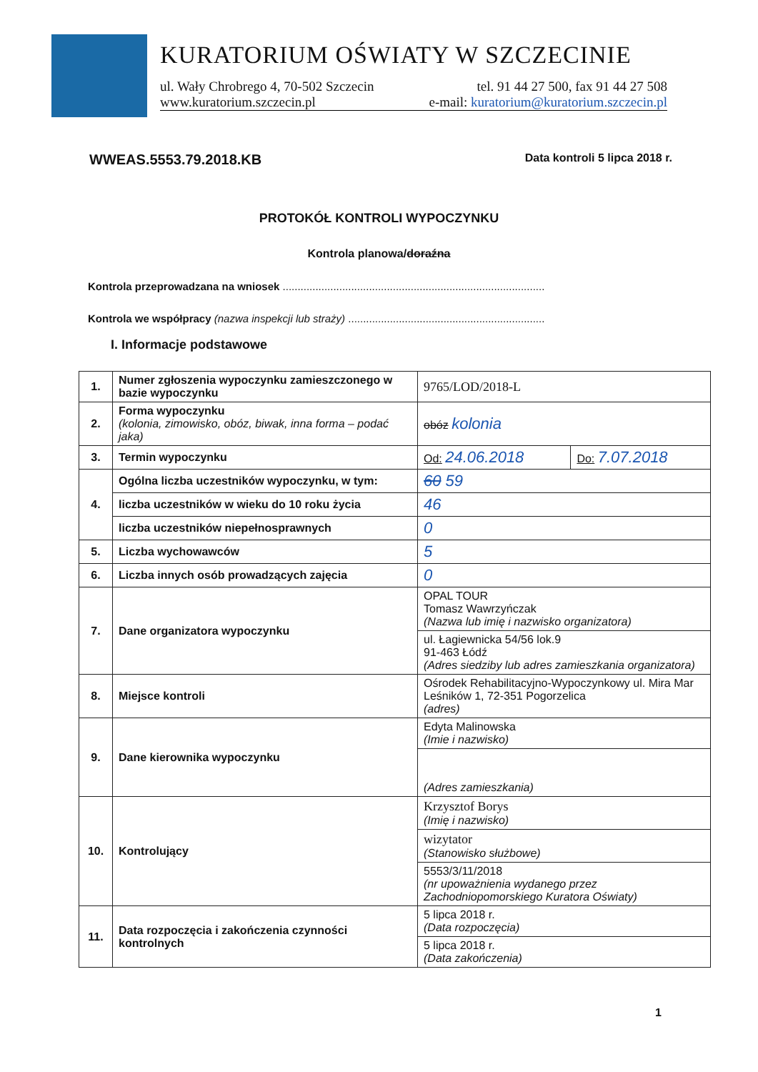KURATORIUM OŚWIATY W SZCZECINIE
ul. Wały Chrobrego 4, 70-502 Szczecin tel. 91 44 27 500, fax 91 44 27 508
www.kuratorium.szczecin.pl e-mail: kuratorium@kuratorium.szczecin.pl
WWEAS.5553.79.2018.KB Data kontroli 5 lipca 2018 r.
PROTOKÓŁ KONTROLI WYPOCZYNKU
Kontrola planowa/doraźna
Kontrola przeprowadzana na wniosek ........................................................................................
Kontrola we współpracy (nazwa inspekcji lub straży) ..................................................................
I. Informacje podstawowe
| 1. | Numer zgłoszenia wypoczynku zamieszczonego w bazie wypoczynku | 9765/LOD/2018-L | |
| 2. | Forma wypoczynku (kolonia, zimowisko, obóz, biwak, inna forma – podać jaka) | obóz kolonia | |
| 3. | Termin wypoczynku | Od: 24.06.2018 | Do: 7.07.2018 |
| 4. | Ogólna liczba uczestników wypoczynku, w tym: | 60 59 | |
| | liczba uczestników w wieku do 10 roku życia | 46 | |
| | liczba uczestników niepełnosprawnych | 0 | |
| 5. | Liczba wychowawców | 5 | |
| 6. | Liczba innych osób prowadzących zajęcia | 0 | |
| 7. | Dane organizatora wypoczynku | OPAL TOUR Tomasz Wawrzyńczak (Nazwa lub imię i nazwisko organizatora) | |
| | | ul. Łagiewnicka 54/56 lok.9 91-463 Łódź (Adres siedziby lub adres zamieszkania organizatora) | |
| 8. | Miejsce kontroli | Ośrodek Rehabilitacyjno-Wypoczynkowy ul. Mira Mar Leśników 1, 72-351 Pogorzelica (adres) | |
| 9. | Dane kierownika wypoczynku | Edyta Malinowska (Imie i nazwisko) | |
| | | (Adres zamieszkania) | |
| 10. | Kontrolujący | Krzysztof Borys (Imię i nazwisko) | |
| | | wizytator (Stanowisko służbowe) | |
| | | 5553/3/11/2018 (nr upoważnienia wydanego przez Zachodniopomorskiego Kuratora Oświaty) | |
| 11. | Data rozpoczęcia i zakończenia czynności kontrolnych | 5 lipca 2018 r. (Data rozpoczęcia) | |
| | | 5 lipca 2018 r. (Data zakończenia) | |
1